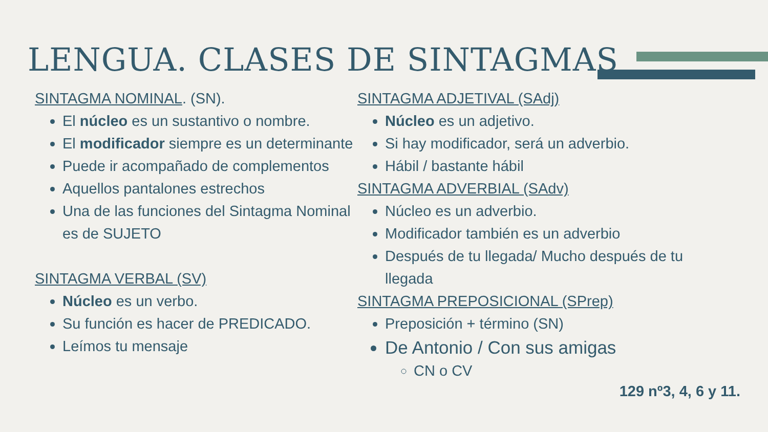LENGUA. CLASES DE SINTAGMAS
SINTAGMA NOMINAL. (SN).
El núcleo es un sustantivo o nombre.
El modificador siempre es un determinante
Puede ir acompañado de complementos
Aquellos pantalones estrechos
Una de las funciones del Sintagma Nominal es de SUJETO
SINTAGMA VERBAL (SV)
Núcleo es un verbo.
Su función es hacer de PREDICADO.
Leímos tu mensaje
SINTAGMA ADJETIVAL (SAdj)
Núcleo es un adjetivo.
Si hay modificador, será un adverbio.
Hábil / bastante hábil
SINTAGMA ADVERBIAL (SAdv)
Núcleo es un adverbio.
Modificador también es un adverbio
Después de tu llegada/ Mucho después de tu llegada
SINTAGMA PREPOSICIONAL (SPrep)
Preposición + término (SN)
De Antonio / Con sus amigas
CN o CV
129 nº3, 4, 6 y 11.